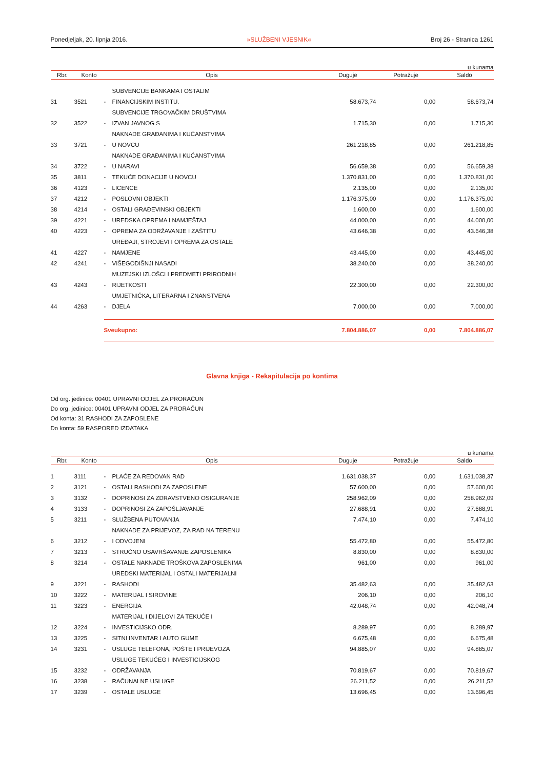Ponedjeljak, 20. lipnja 2016. »SLUŽBENI VJESNIK« Broj 26 - Stranica 1261
u kunama
| Rbr. | Konto | Opis | | Duguje | Potražuje | Saldo |
| --- | --- | --- | --- | --- | --- | --- |
| 31 | 3521 | - | SUBVENCIJE BANKAMA I OSTALIM FINANCIJSKIM INSTITU. | 58.673,74 | 0,00 | 58.673,74 |
| 32 | 3522 | - | SUBVENCIJE TRGOVAČKIM DRUŠTVIMA IZVAN JAVNOG S | 1.715,30 | 0,00 | 1.715,30 |
| 33 | 3721 | - | NAKNADE GRAĐANIMA I KUĆANSTVIMA U NOVCU | 261.218,85 | 0,00 | 261.218,85 |
| 34 | 3722 | - | NAKNADE GRAĐANIMA I KUĆANSTVIMA U NARAVI | 56.659,38 | 0,00 | 56.659,38 |
| 35 | 3811 | - | TEKUĆE DONACIJE U NOVCU | 1.370.831,00 | 0,00 | 1.370.831,00 |
| 36 | 4123 | - | LICENCE | 2.135,00 | 0,00 | 2.135,00 |
| 37 | 4212 | - | POSLOVNI OBJEKTI | 1.176.375,00 | 0,00 | 1.176.375,00 |
| 38 | 4214 | - | OSTALI GRAĐEVINSKI OBJEKTI | 1.600,00 | 0,00 | 1.600,00 |
| 39 | 4221 | - | UREDSKA OPREMA I NAMJEŠTAJ | 44.000,00 | 0,00 | 44.000,00 |
| 40 | 4223 | - | OPREMA ZA ODRŽAVANJE I ZAŠTITU | 43.646,38 | 0,00 | 43.646,38 |
| 41 | 4227 | - | UREĐAJI, STROJEVI I OPREMA ZA OSTALE NAMJENE | 43.445,00 | 0,00 | 43.445,00 |
| 42 | 4241 | - | VIŠEGODIŠNJI NASADI | 38.240,00 | 0,00 | 38.240,00 |
| 43 | 4243 | - | MUZEJSKI IZLOŠCI I PREDMETI PRIRODNIH RIJETKOSTI | 22.300,00 | 0,00 | 22.300,00 |
| 44 | 4263 | - | UMJETNIČKA, LITERARNA I ZNANSTVENA DJELA | 7.000,00 | 0,00 | 7.000,00 |
| | | Sveukupno: | | 7.804.886,07 | 0,00 | 7.804.886,07 |
Glavna knjiga - Rekapitulacija po kontima
Od org. jedinice: 00401 UPRAVNI ODJEL ZA PRORAČUN
Do org. jedinice: 00401 UPRAVNI ODJEL ZA PRORAČUN
Od konta: 31 RASHODI ZA ZAPOSLENE
Do konta: 59 RASPORED IZDATAKA
u kunama
| Rbr. | Konto | Opis | | Duguje | Potražuje | Saldo |
| --- | --- | --- | --- | --- | --- | --- |
| 1 | 3111 | - | PLAĆE ZA REDOVAN RAD | 1.631.038,37 | 0,00 | 1.631.038,37 |
| 2 | 3121 | - | OSTALI RASHODI ZA ZAPOSLENE | 57.600,00 | 0,00 | 57.600,00 |
| 3 | 3132 | - | DOPRINOSI ZA ZDRAVSTVENO OSIGURANJE | 258.962,09 | 0,00 | 258.962,09 |
| 4 | 3133 | - | DOPRINOSI ZA ZAPOŠLJAVANJE | 27.688,91 | 0,00 | 27.688,91 |
| 5 | 3211 | - | SLUŽBENA PUTOVANJA | 7.474,10 | 0,00 | 7.474,10 |
| 6 | 3212 | - | NAKNADE ZA PRIJEVOZ, ZA RAD NA TERENU I ODVOJENI | 55.472,80 | 0,00 | 55.472,80 |
| 7 | 3213 | - | STRUČNO USAVRŠAVANJE ZAPOSLENIKA | 8.830,00 | 0,00 | 8.830,00 |
| 8 | 3214 | - | OSTALE NAKNADE TROŠKOVA ZAPOSLENIMA | 961,00 | 0,00 | 961,00 |
| 9 | 3221 | - | UREDSKI MATERIJAL I OSTALI MATERIJALNI RASHODI | 35.482,63 | 0,00 | 35.482,63 |
| 10 | 3222 | - | MATERIJAL I SIROVINE | 206,10 | 0,00 | 206,10 |
| 11 | 3223 | - | ENERGIJA | 42.048,74 | 0,00 | 42.048,74 |
| 12 | 3224 | - | MATERIJAL I DIJELOVI ZA TEKUĆE I INVESTICIJSKO ODR. | 8.289,97 | 0,00 | 8.289,97 |
| 13 | 3225 | - | SITNI INVENTAR I AUTO GUME | 6.675,48 | 0,00 | 6.675,48 |
| 14 | 3231 | - | USLUGE TELEFONA, POŠTE I PRIJEVOZA | 94.885,07 | 0,00 | 94.885,07 |
| 15 | 3232 | - | USLUGE TEKUĆEG I INVESTICIJSKOG ODRŽAVANJA | 70.819,67 | 0,00 | 70.819,67 |
| 16 | 3238 | - | RAČUNALNE USLUGE | 26.211,52 | 0,00 | 26.211,52 |
| 17 | 3239 | - | OSTALE USLUGE | 13.696,45 | 0,00 | 13.696,45 |